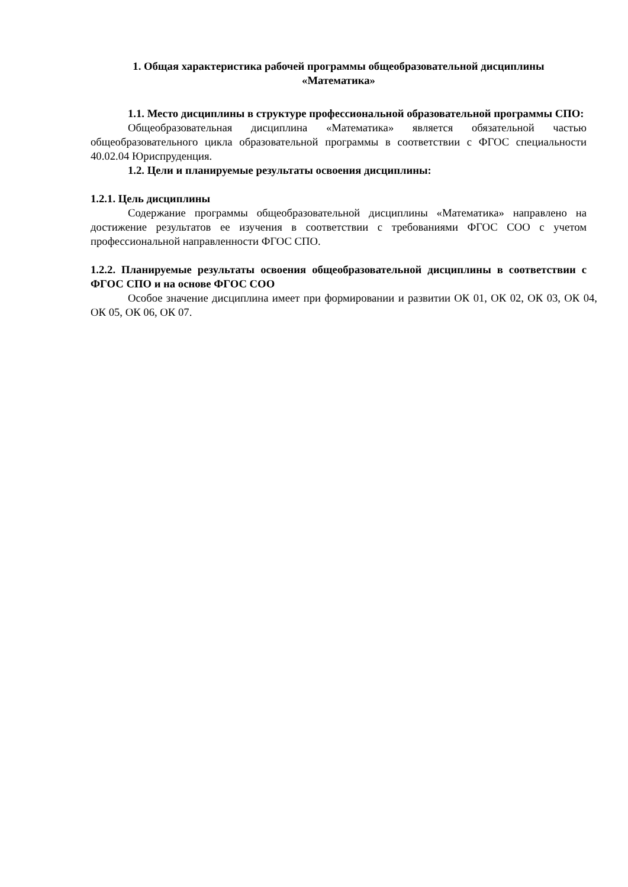1. Общая характеристика рабочей программы общеобразовательной дисциплины
«Математика»
1.1. Место дисциплины в структуре профессиональной образовательной программы СПО:
Общеобразовательная дисциплина «Математика» является обязательной частью общеобразовательного цикла образовательной программы в соответствии с ФГОС специальности 40.02.04 Юриспруденция.
1.2. Цели и планируемые результаты освоения дисциплины:
1.2.1. Цель дисциплины
Содержание программы общеобразовательной дисциплины «Математика» направлено на достижение результатов ее изучения в соответствии с требованиями ФГОС СОО с учетом профессиональной направленности ФГОС СПО.
1.2.2. Планируемые результаты освоения общеобразовательной дисциплины в соответствии с ФГОС СПО и на основе ФГОС СОО
Особое значение дисциплина имеет при формировании и развитии ОК 01, ОК 02, ОК 03, ОК 04, ОК 05, ОК 06, ОК 07.